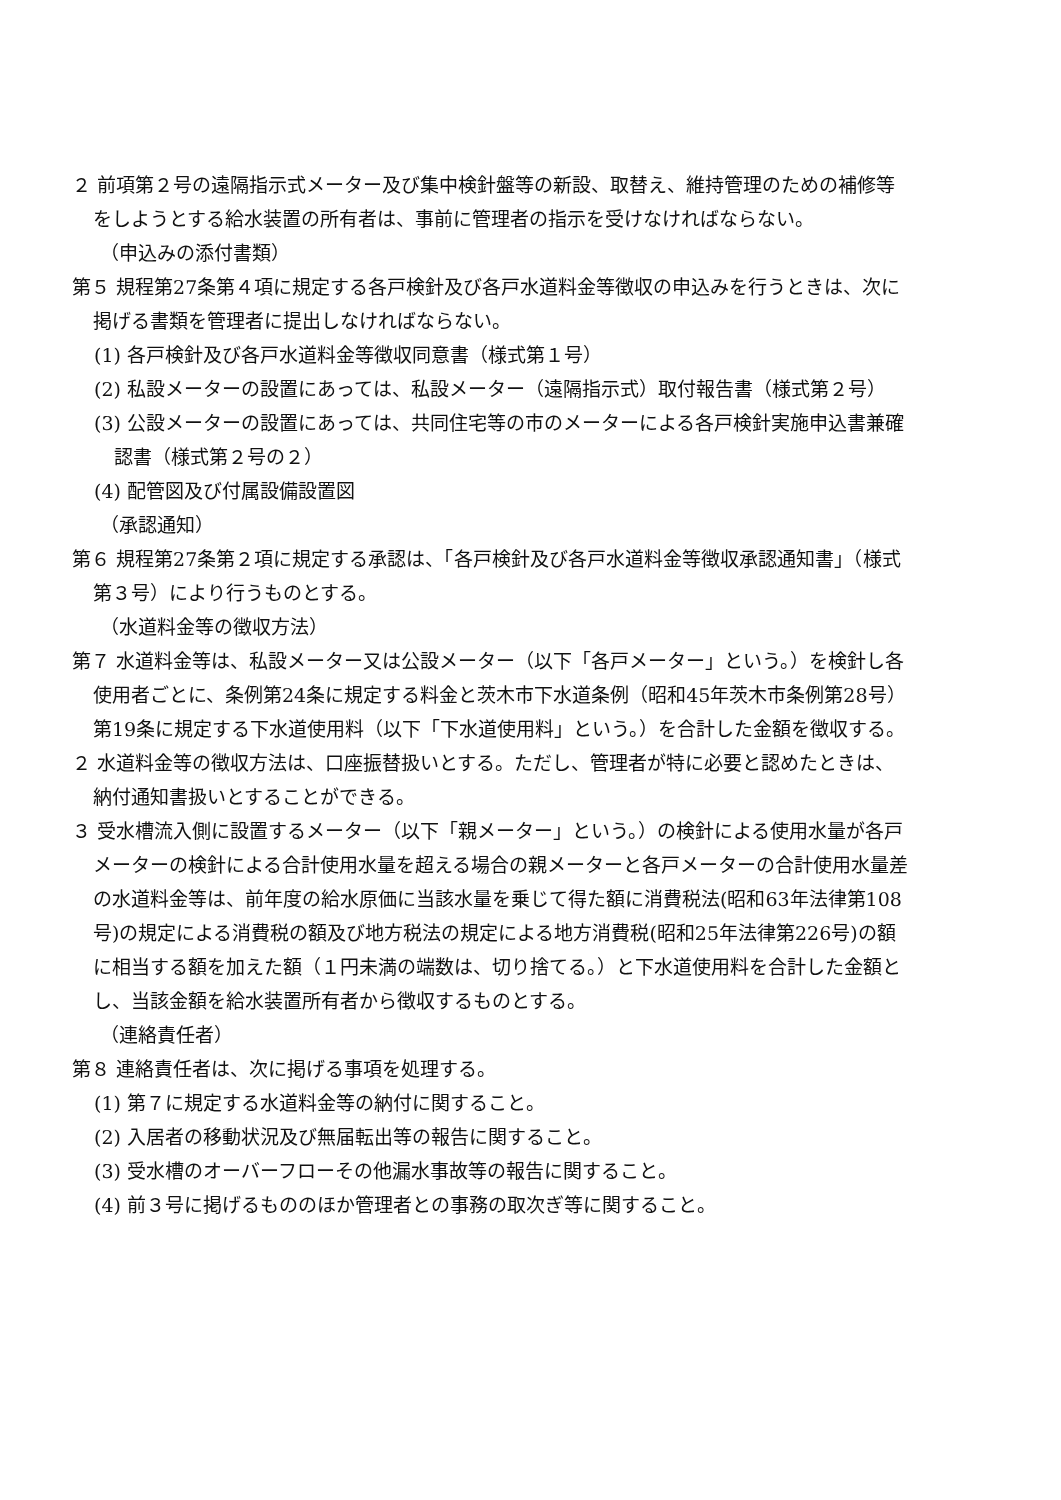２ 前項第２号の遠隔指示式メーター及び集中検針盤等の新設、取替え、維持管理のための補修等をしようとする給水装置の所有者は、事前に管理者の指示を受けなければならない。
（申込みの添付書類）
第５ 規程第27条第４項に規定する各戸検針及び各戸水道料金等徴収の申込みを行うときは、次に掲げる書類を管理者に提出しなければならない。
(1) 各戸検針及び各戸水道料金等徴収同意書（様式第１号）
(2) 私設メーターの設置にあっては、私設メーター（遠隔指示式）取付報告書（様式第２号）
(3) 公設メーターの設置にあっては、共同住宅等の市のメーターによる各戸検針実施申込書兼確認書（様式第２号の２）
(4) 配管図及び付属設備設置図
（承認通知）
第６ 規程第27条第２項に規定する承認は、「各戸検針及び各戸水道料金等徴収承認通知書」（様式第３号）により行うものとする。
（水道料金等の徴収方法）
第７ 水道料金等は、私設メーター又は公設メーター（以下「各戸メーター」という。）を検針し各使用者ごとに、条例第24条に規定する料金と茨木市下水道条例（昭和45年茨木市条例第28号）第19条に規定する下水道使用料（以下「下水道使用料」という。）を合計した金額を徴収する。
２ 水道料金等の徴収方法は、口座振替扱いとする。ただし、管理者が特に必要と認めたときは、納付通知書扱いとすることができる。
３ 受水槽流入側に設置するメーター（以下「親メーター」という。）の検針による使用水量が各戸メーターの検針による合計使用水量を超える場合の親メーターと各戸メーターの合計使用水量差の水道料金等は、前年度の給水原価に当該水量を乗じて得た額に消費税法(昭和63年法律第108号)の規定による消費税の額及び地方税法の規定による地方消費税(昭和25年法律第226号)の額に相当する額を加えた額（１円未満の端数は、切り捨てる。）と下水道使用料を合計した金額とし、当該金額を給水装置所有者から徴収するものとする。
（連絡責任者）
第８ 連絡責任者は、次に掲げる事項を処理する。
(1) 第７に規定する水道料金等の納付に関すること。
(2) 入居者の移動状況及び無届転出等の報告に関すること。
(3) 受水槽のオーバーフローその他漏水事故等の報告に関すること。
(4) 前３号に掲げるもののほか管理者との事務の取次ぎ等に関すること。